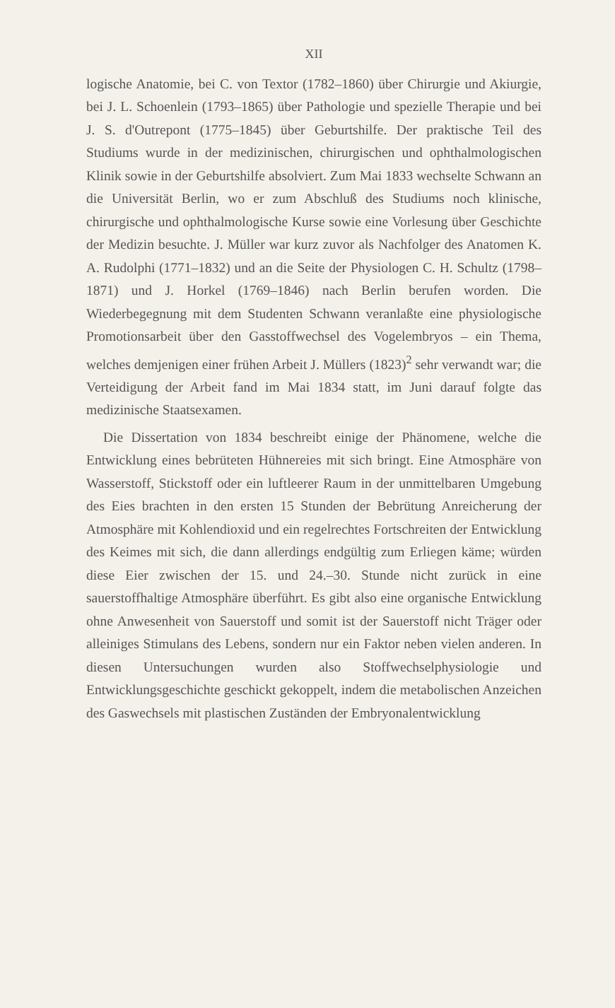XII
logische Anatomie, bei C. von Textor (1782–1860) über Chirurgie und Akiurgie, bei J. L. Schoenlein (1793–1865) über Pathologie und spezielle Therapie und bei J. S. d'Outrepont (1775–1845) über Geburtshilfe. Der praktische Teil des Studiums wurde in der medizinischen, chirurgischen und ophthalmologischen Klinik sowie in der Geburtshilfe absolviert. Zum Mai 1833 wechselte Schwann an die Universität Berlin, wo er zum Abschluß des Studiums noch klinische, chirurgische und ophthalmologische Kurse sowie eine Vorlesung über Geschichte der Medizin besuchte. J. Müller war kurz zuvor als Nachfolger des Anatomen K. A. Rudolphi (1771–1832) und an die Seite der Physiologen C. H. Schultz (1798–1871) und J. Horkel (1769–1846) nach Berlin berufen worden. Die Wiederbegegnung mit dem Studenten Schwann veranlaßte eine physiologische Promotionsarbeit über den Gasstoffwechsel des Vogelembryos – ein Thema, welches demjenigen einer frühen Arbeit J. Müllers (1823)<sup>2</sup> sehr verwandt war; die Verteidigung der Arbeit fand im Mai 1834 statt, im Juni darauf folgte das medizinische Staatsexamen.
Die Dissertation von 1834 beschreibt einige der Phänomene, welche die Entwicklung eines bebrüteten Hühnereies mit sich bringt. Eine Atmosphäre von Wasserstoff, Stickstoff oder ein luftleerer Raum in der unmittelbaren Umgebung des Eies brachten in den ersten 15 Stunden der Bebrütung Anreicherung der Atmosphäre mit Kohlendioxid und ein regelrechtes Fortschreiten der Entwicklung des Keimes mit sich, die dann allerdings endgültig zum Erliegen käme; würden diese Eier zwischen der 15. und 24.–30. Stunde nicht zurück in eine sauerstoffhaltige Atmosphäre überführt. Es gibt also eine organische Entwicklung ohne Anwesenheit von Sauerstoff und somit ist der Sauerstoff nicht Träger oder alleiniges Stimulans des Lebens, sondern nur ein Faktor neben vielen anderen. In diesen Untersuchungen wurden also Stoffwechselphysiologie und Entwicklungsgeschichte geschickt gekoppelt, indem die metabolischen Anzeichen des Gaswechsels mit plastischen Zuständen der Embryonalentwicklung